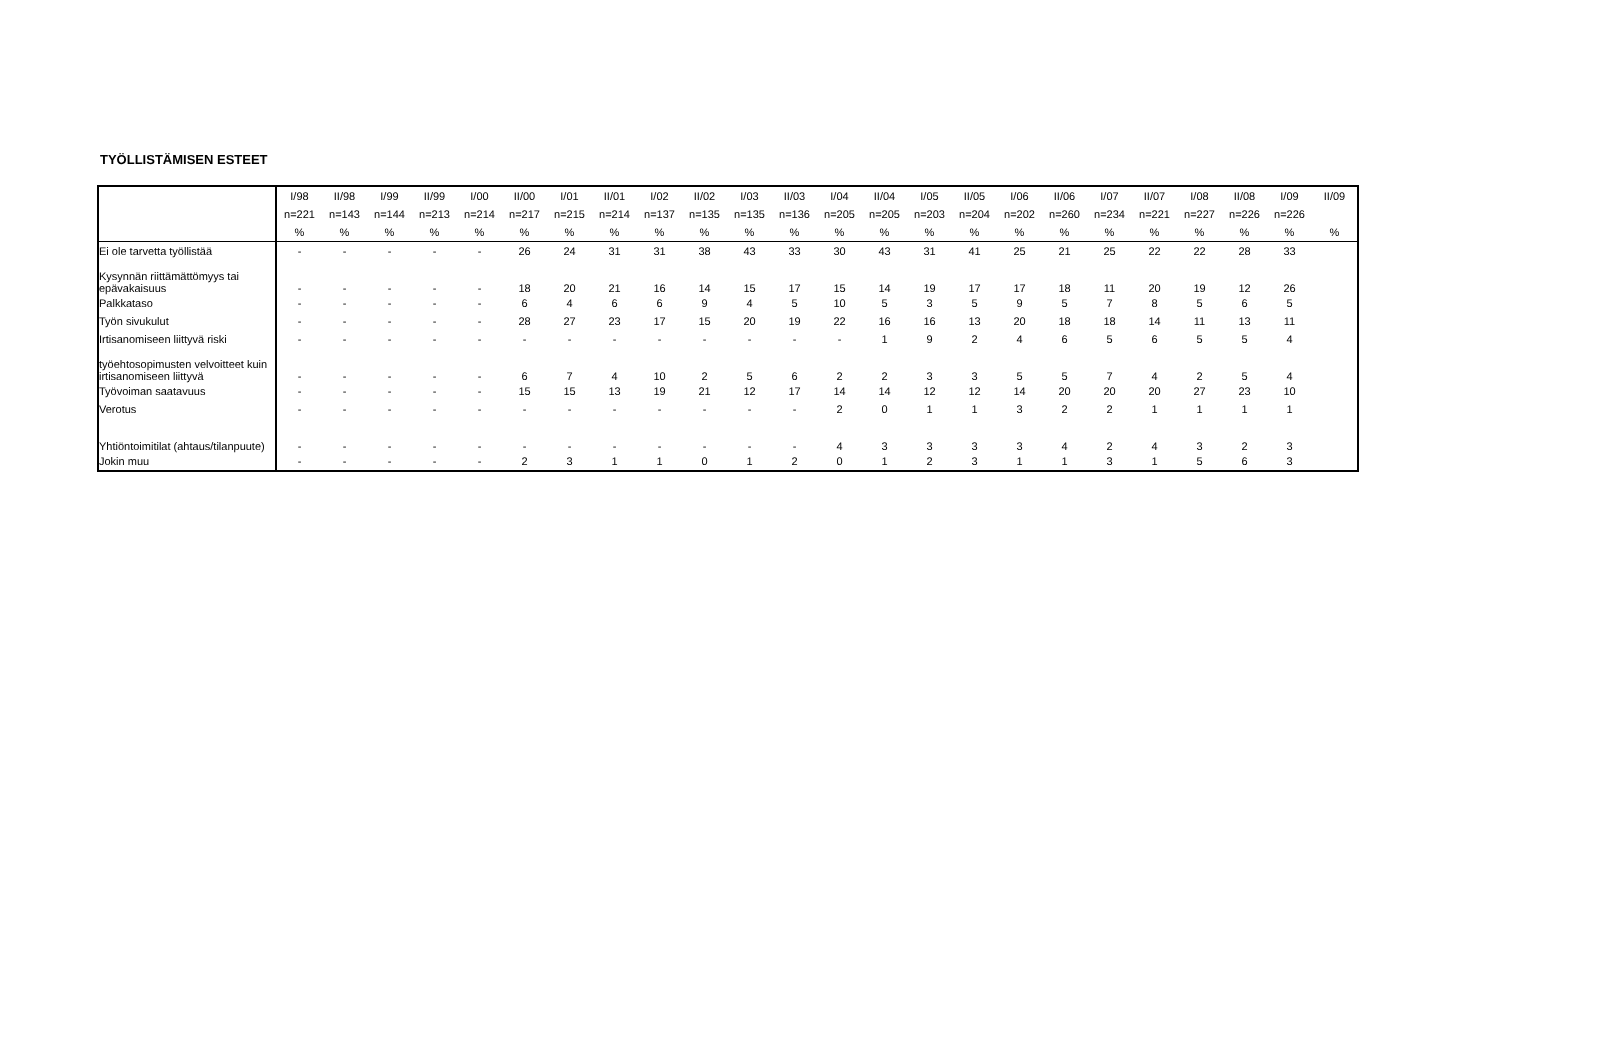TYÖLLISTÄMISEN ESTEET
| | I/98 | II/98 | I/99 | II/99 | I/00 | II/00 | I/01 | II/01 | I/02 | II/02 | I/03 | II/03 | I/04 | II/04 | I/05 | II/05 | I/06 | II/06 | I/07 | II/07 | I/08 | II/08 | I/09 | II/09 |
| --- | --- | --- | --- | --- | --- | --- | --- | --- | --- | --- | --- | --- | --- | --- | --- | --- | --- | --- | --- | --- | --- | --- | --- | --- |
| | n=221 | n=143 | n=144 | n=213 | n=214 | n=217 | n=215 | n=214 | n=137 | n=135 | n=135 | n=136 | n=205 | n=205 | n=203 | n=204 | n=202 | n=260 | n=234 | n=221 | n=227 | n=226 | n=226 | |
| | % | % | % | % | % | % | % | % | % | % | % | % | % | % | % | % | % | % | % | % | % | % | % | % |
| Ei ole tarvetta työllistää | - | - | - | - | - | 26 | 24 | 31 | 31 | 38 | 43 | 33 | 30 | 43 | 31 | 41 | 25 | 21 | 25 | 22 | 22 | 28 | 33 | |
| Kysynnän riittämättömyys tai epävakaisuus | - | - | - | - | - | 18 | 20 | 21 | 16 | 14 | 15 | 17 | 15 | 14 | 19 | 17 | 17 | 18 | 11 | 20 | 19 | 12 | 26 | |
| Palkkataso | - | - | - | - | - | 6 | 4 | 6 | 6 | 9 | 4 | 5 | 10 | 5 | 3 | 5 | 9 | 5 | 7 | 8 | 5 | 6 | 5 | |
| Työn sivukulut | - | - | - | - | - | 28 | 27 | 23 | 17 | 15 | 20 | 19 | 22 | 16 | 16 | 13 | 20 | 18 | 18 | 14 | 11 | 13 | 11 | |
| Irtisanomiseen liittyvä riski | - | - | - | - | - | - | - | - | - | - | - | - | - | 1 | 9 | 2 | 4 | 6 | 5 | 6 | 5 | 5 | 4 | |
| työehtosopimusten velvoitteet kuin irtisanomiseen liittyvä | - | - | - | - | - | 6 | 7 | 4 | 10 | 2 | 5 | 6 | 2 | 2 | 3 | 3 | 5 | 5 | 7 | 4 | 2 | 5 | 4 | |
| Työvoiman saatavuus | - | - | - | - | - | 15 | 15 | 13 | 19 | 21 | 12 | 17 | 14 | 14 | 12 | 12 | 14 | 20 | 20 | 20 | 27 | 23 | 10 | |
| Verotus | - | - | - | - | - | - | - | - | - | - | - | - | 2 | 0 | 1 | 1 | 3 | 2 | 2 | 1 | 1 | 1 | 1 | |
| Yhtiöntoimitilat (ahtaus/tilanpuute) | - | - | - | - | - | - | - | - | - | - | - | - | 4 | 3 | 3 | 3 | 3 | 4 | 2 | 4 | 3 | 2 | 3 | |
| Jokin muu | - | - | - | - | - | 2 | 3 | 1 | 1 | 0 | 1 | 2 | 0 | 1 | 2 | 3 | 1 | 1 | 3 | 1 | 5 | 6 | 3 | |